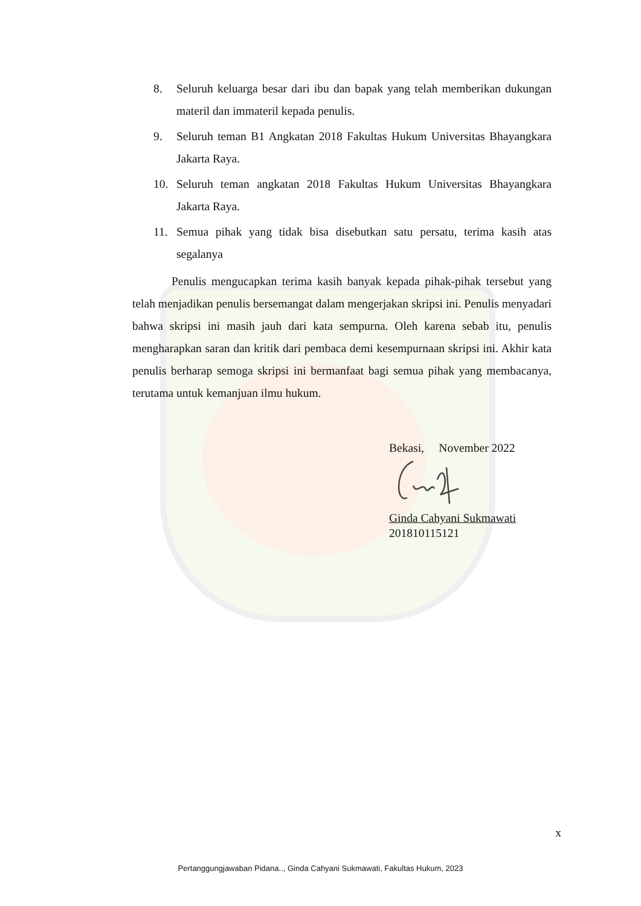8. Seluruh keluarga besar dari ibu dan bapak yang telah memberikan dukungan materil dan immateril kepada penulis.
9. Seluruh teman B1 Angkatan 2018 Fakultas Hukum Universitas Bhayangkara Jakarta Raya.
10. Seluruh teman angkatan 2018 Fakultas Hukum Universitas Bhayangkara Jakarta Raya.
11. Semua pihak yang tidak bisa disebutkan satu persatu, terima kasih atas segalanya
Penulis mengucapkan terima kasih banyak kepada pihak-pihak tersebut yang telah menjadikan penulis bersemangat dalam mengerjakan skripsi ini. Penulis menyadari bahwa skripsi ini masih jauh dari kata sempurna. Oleh karena sebab itu, penulis mengharapkan saran dan kritik dari pembaca demi kesempurnaan skripsi ini. Akhir kata penulis berharap semoga skripsi ini bermanfaat bagi semua pihak yang membacanya, terutama untuk kemanjuan ilmu hukum.
Bekasi, November 2022
Ginda Cahyani Sukmawati
201810115121
x
Pertanggungjawaban Pidana.., Ginda Cahyani Sukmawati, Fakultas Hukum, 2023